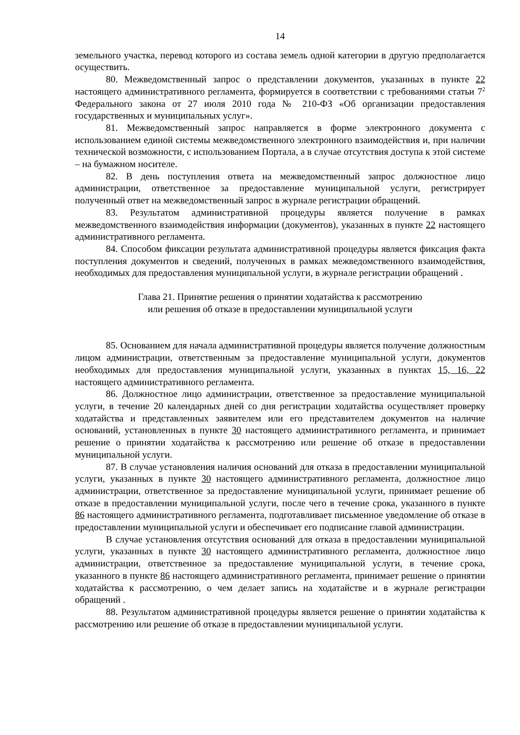14
земельного участка, перевод которого из состава земель одной категории в другую предполагается осуществить.
80. Межведомственный запрос о представлении документов, указанных в пункте 22 настоящего административного регламента, формируется в соответствии с требованиями статьи 7<sup>2</sup> Федерального закона от 27 июля 2010 года № 210-ФЗ «Об организации предоставления государственных и муниципальных услуг».
81. Межведомственный запрос направляется в форме электронного документа с использованием единой системы межведомственного электронного взаимодействия и, при наличии технической возможности, с использованием Портала, а в случае отсутствия доступа к этой системе – на бумажном носителе.
82. В день поступления ответа на межведомственный запрос должностное лицо администрации, ответственное за предоставление муниципальной услуги, регистрирует полученный ответ на межведомственный запрос в журнале регистрации обращений.
83. Результатом административной процедуры является получение в рамках межведомственного взаимодействия информации (документов), указанных в пункте 22 настоящего административного регламента.
84. Способом фиксации результата административной процедуры является фиксация факта поступления документов и сведений, полученных в рамках межведомственного взаимодействия, необходимых для предоставления муниципальной услуги, в журнале регистрации обращений .
Глава 21. Принятие решения о принятии ходатайства к рассмотрению
или решения об отказе в предоставлении муниципальной услуги
85. Основанием для начала административной процедуры является получение должностным лицом администрации, ответственным за предоставление муниципальной услуги, документов необходимых для предоставления муниципальной услуги, указанных в пунктах 15, 16, 22 настоящего административного регламента.
86. Должностное лицо администрации, ответственное за предоставление муниципальной услуги, в течение 20 календарных дней со дня регистрации ходатайства осуществляет проверку ходатайства и представленных заявителем или его представителем документов на наличие оснований, установленных в пункте 30 настоящего административного регламента, и принимает решение о принятии ходатайства к рассмотрению или решение об отказе в предоставлении муниципальной услуги.
87. В случае установления наличия оснований для отказа в предоставлении муниципальной услуги, указанных в пункте 30 настоящего административного регламента, должностное лицо администрации, ответственное за предоставление муниципальной услуги, принимает решение об отказе в предоставлении муниципальной услуги, после чего в течение срока, указанного в пункте 86 настоящего административного регламента, подготавливает письменное уведомление об отказе в предоставлении муниципальной услуги и обеспечивает его подписание главой администрации.
В случае установления отсутствия оснований для отказа в предоставлении муниципальной услуги, указанных в пункте 30 настоящего административного регламента, должностное лицо администрации, ответственное за предоставление муниципальной услуги, в течение срока, указанного в пункте 86 настоящего административного регламента, принимает решение о принятии ходатайства к рассмотрению, о чем делает запись на ходатайстве и в журнале регистрации обращений .
88. Результатом административной процедуры является решение о принятии ходатайства к рассмотрению или решение об отказе в предоставлении муниципальной услуги.